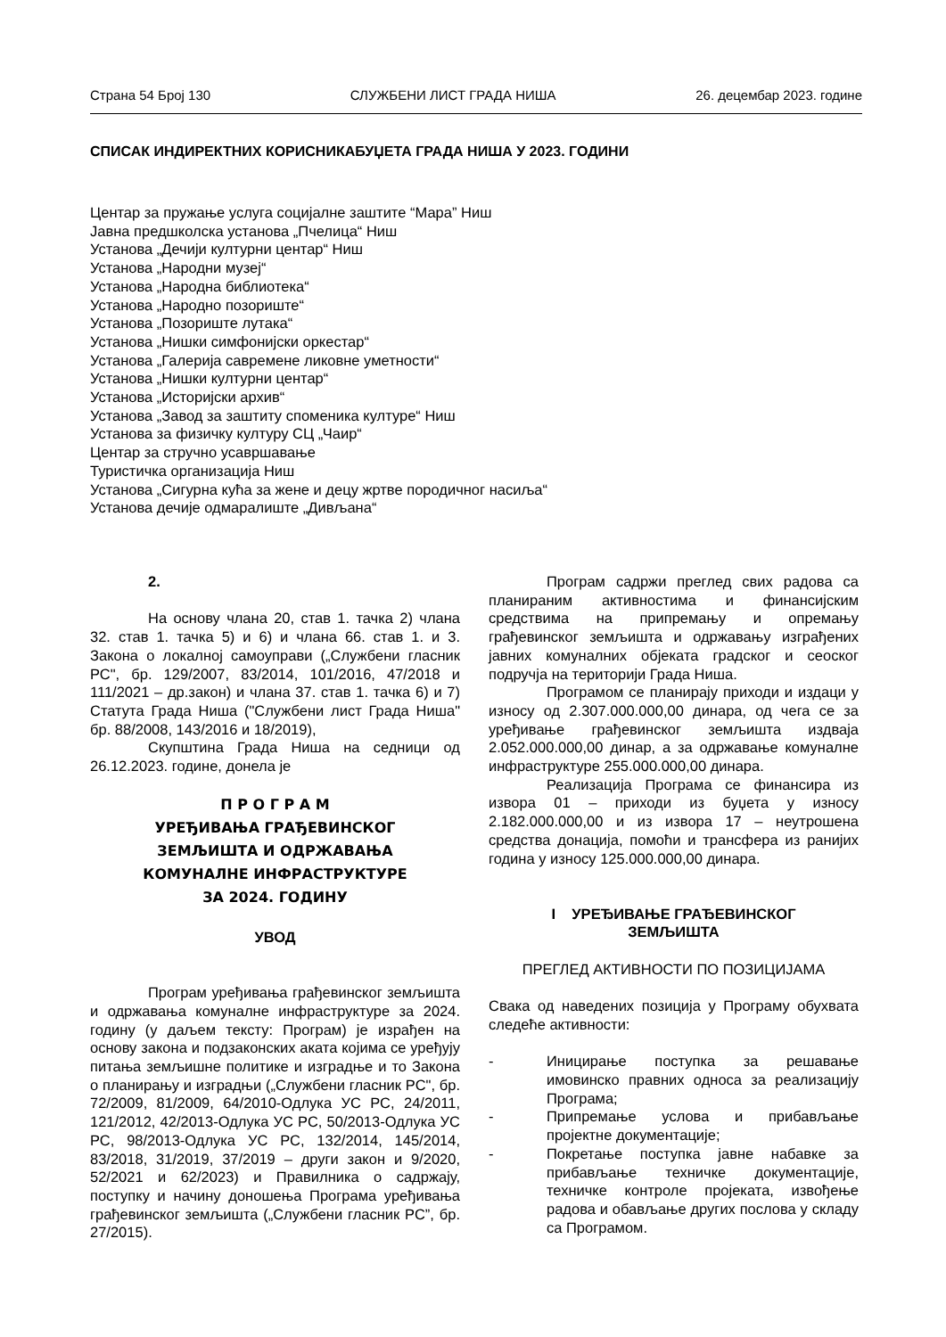Страна 54 Број 130 СЛУЖБЕНИ ЛИСТ ГРАДА НИША 26. децембар 2023. године
СПИСАК ИНДИРЕКТНИХ КОРИСНИКАБУЏЕТА ГРАДА НИША У 2023. ГОДИНИ
Центар за пружање услуга социјалне заштите “Мара” Ниш
Јавна предшколска установа „Пчелица“ Ниш
Установа „Дечији културни центар“ Ниш
Установа „Народни музеј“
Установа „Народна библиотека“
Установа „Народно позориште“
Установа „Позориште лутака“
Установа „Нишки симфонијски оркестар“
Установа „Галерија савремене ликовне уметности“
Установа „Нишки културни центар“
Установа „Историјски архив“
Установа „Завод за заштиту споменика културе“ Ниш
Установа за физичку културу СЦ „Чаир“
Центар за стручно усавршавање
Туристичка организација Ниш
Установа „Сигурна кућа за жене и децу жртве породичног насиља“
Установа дечије одмаралиште „Дивљана“
2.
На основу члана 20, став 1. тачка 2) члана 32. став 1. тачка 5) и 6) и члана 66. став 1. и 3. Закона о локалној самоуправи („Службени гласник РС", бр. 129/2007, 83/2014, 101/2016, 47/2018 и 111/2021 – др.закон) и члана 37. став 1. тачка 6) и 7) Статута Града Ниша ("Службени лист Града Ниша" бр. 88/2008, 143/2016 и 18/2019),
Скупштина Града Ниша на седници од 26.12.2023. године, донела је
П Р О Г Р А М
УРЕЂИВАЊА ГРАЂЕВИНСКОГ
ЗЕМЉИШТА И ОДРЖАВАЊА
КОМУНАЛНЕ ИНФРАСТРУКТУРЕ
ЗА 2024. ГОДИНУ
УВОД
Програм уређивања грађевинског земљишта и одржавања комуналне инфраструктуре за 2024. годину (у даљем тексту: Програм) је израђен на основу закона и подзаконских аката којима се уређују питања земљишне политике и изградње и то Закона о планирању и изградњи („Службени гласник РС", бр. 72/2009, 81/2009, 64/2010-Одлука УС РС, 24/2011, 121/2012, 42/2013-Одлука УС РС, 50/2013-Одлука УС РС, 98/2013-Одлука УС РС, 132/2014, 145/2014, 83/2018, 31/2019, 37/2019 – други закон и 9/2020, 52/2021 и 62/2023) и Правилника о садржају, поступку и начину доношења Програма уређивања грађевинског земљишта („Службени гласник РС”, бр. 27/2015).
Програм садржи преглед свих радова са планираним активностима и финансијским средствима на припремању и опремању грађевинског земљишта и одржавању изграђених јавних комуналних објеката градског и сеоског подручја на територији Града Ниша.
Програмом се планирају приходи и издаци у износу од 2.307.000.000,00 динара, од чега се за уређивање грађевинског земљишта издваја 2.052.000.000,00 динар, а за одржавање комуналне инфраструктуре 255.000.000,00 динара.
Реализација Програма се финансира из извора 01 – приходи из буџета у износу 2.182.000.000,00 и из извора 17 – неутрошена средства донација, помоћи и трансфера из ранијих година у износу 125.000.000,00 динара.
I УРЕЂИВАЊЕ ГРАЂЕВИНСКОГ
ЗЕМЉИШТА
ПРЕГЛЕД АКТИВНОСТИ ПО ПОЗИЦИЈАМА
Свака од наведених позиција у Програму обухвата следеће активности:
- Иницирање поступка за решавање имовинско правних односа за реализацију Програма;
- Припремање услова и прибављање пројектне документације;
- Покретање поступка јавне набавке за прибављање техничке документације, техничке контроле пројеката, извођење радова и обављање других послова у складу са Програмом.